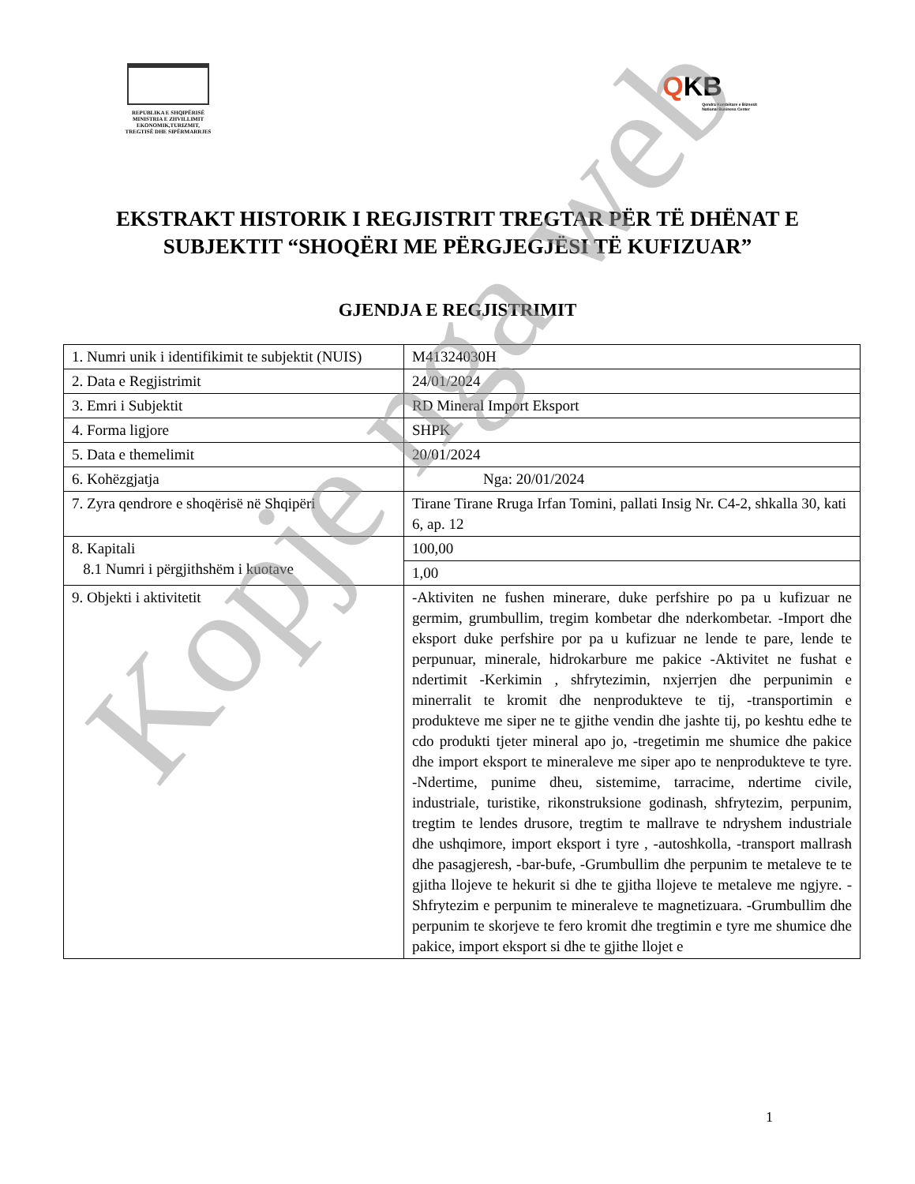REPUBLIKA E SHQIPËRISË
MINISTRIA E ZHVILLIMIT
EKONOMIK,TURIZMIT,
TREGTISË DHE SIPËRMARRJES
QKB
Qendra Kombëtare e Biznesit
National Business Center
EKSTRAKT HISTORIK I REGJISTRIT TREGTAR PËR TË DHËNAT E SUBJEKTIT “SHOQËRI ME PËRGJEGJËSI TË KUFIZUAR”
GJENDJA E REGJISTRIMIT
| 1. Numri unik i identifikimit te subjektit (NUIS) | M41324030H |
| 2. Data e Regjistrimit | 24/01/2024 |
| 3. Emri i Subjektit | RD Mineral Import Eksport |
| 4. Forma ligjore | SHPK |
| 5. Data e themelimit | 20/01/2024 |
| 6. Kohëzgjatja | Nga: 20/01/2024 |
| 7. Zyra qendrore e shoqërisë në Shqipëri | Tirane Tirane Rruga Irfan Tomini, pallati Insig Nr. C4-2, shkalla 30, kati 6, ap. 12 |
| 8. Kapitali 8.1 Numri i përgjithshëm i kuotave | 100,00 |
| | 1,00 |
| 9. Objekti i aktivitetit | -Aktiviten ne fushen minerare, duke perfshire po pa u kufizuar ne germim, grumbullim, tregim kombetar dhe nderkombetar. -Import dhe eksport duke perfshire por pa u kufizuar ne lende te pare, lende te perpunuar, minerale, hidrokarbure me pakice -Aktivitet ne fushat e ndertimit -Kerkimin , shfrytezimin, nxjerrjen dhe perpunimin e minerralit te kromit dhe nenprodukteve te tij, -transportimin e produkteve me siper ne te gjithe vendin dhe jashte tij, po keshtu edhe te cdo produkti tjeter mineral apo jo, -tregetimin me shumice dhe pakice dhe import eksport te mineraleve me siper apo te nenprodukteve te tyre. -Ndertime, punime dheu, sistemime, tarracime, ndertime civile, industriale, turistike, rikonstruksione godinash, shfrytezim, perpunim, tregtim te lendes drusore, tregtim te mallrave te ndryshem industriale dhe ushqimore, import eksport i tyre , -autoshkolla, -transport mallrash dhe pasagjeresh, -bar-bufe, -Grumbullim dhe perpunim te metaleve te te gjitha llojeve te hekurit si dhe te gjitha llojeve te metaleve me ngjyre. -Shfrytezim e perpunim te mineraleve te magnetizuara. -Grumbullim dhe perpunim te skorjeve te fero kromit dhe tregtimin e tyre me shumice dhe pakice, import eksport si dhe te gjithe llojet e |
1
Kopje nga web